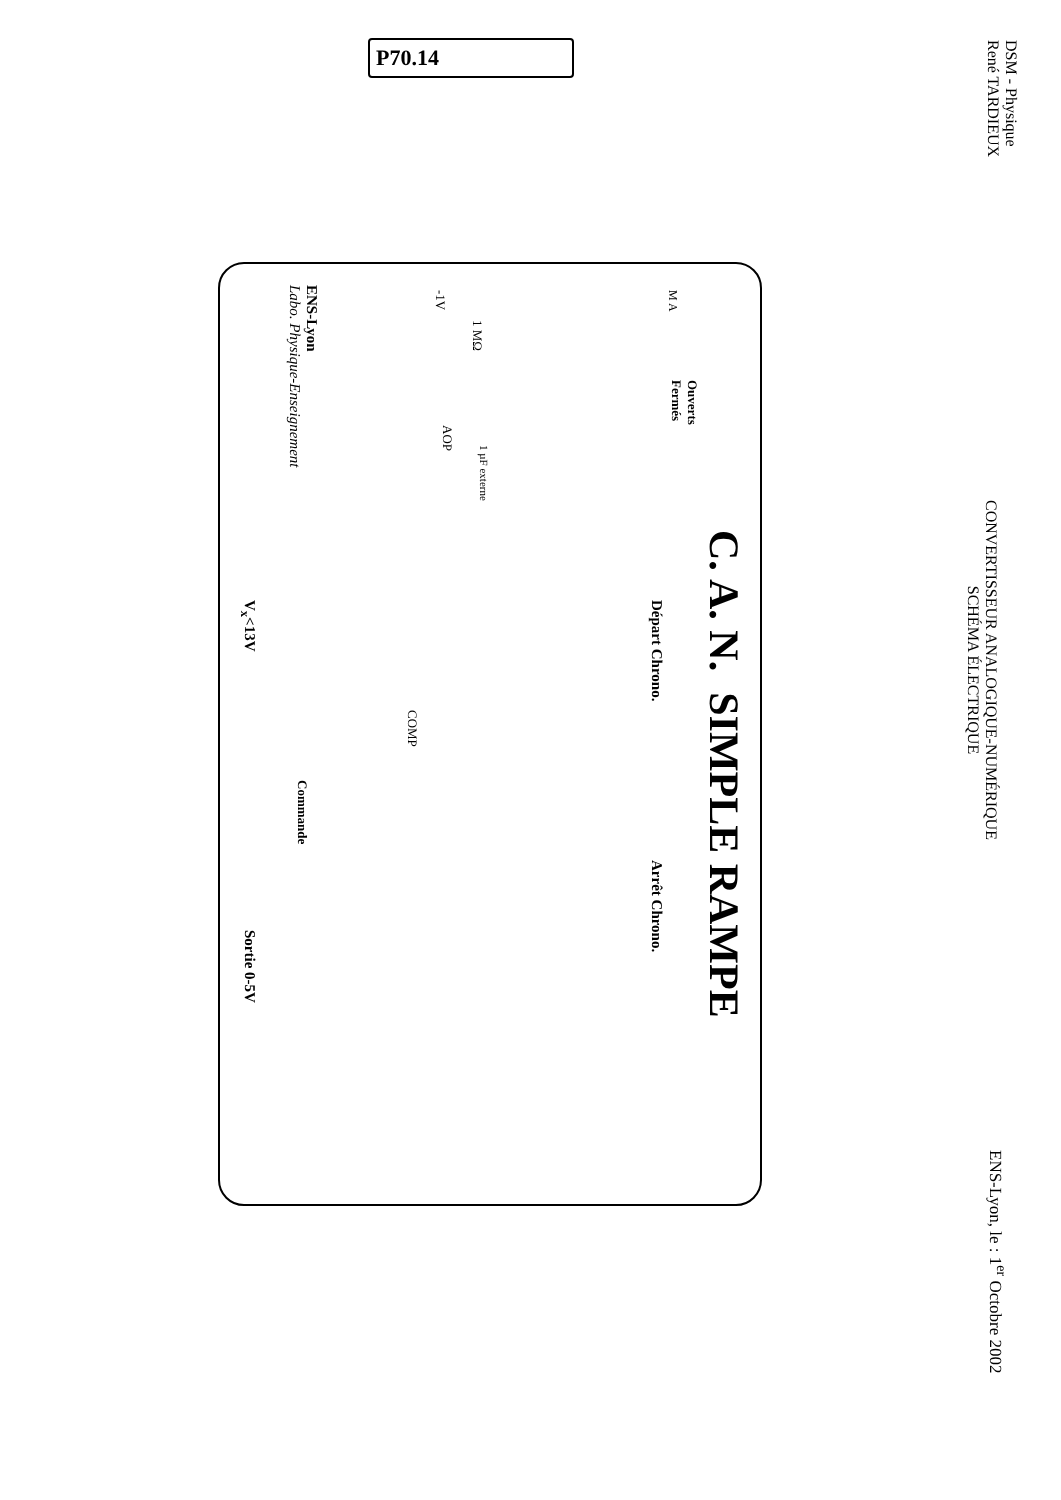P70.14
DSM - Physique
René TARDIEUX
CONVERTISSEUR ANALOGIQUE-NUMÉRIQUE
SCHÉMA ÉLECTRIQUE
ENS-Lyon, le : 1<sup>er</sup> Octobre 2002
C. A. N. SIMPLE RAMPE
ENS-Lyon
Labo. Physique-Enseignement
-1V
1 MΩ
AOP
1 µF externe
M A
Ouverts
Fermés
Départ Chrono.
V<sub>x</sub><13V
COMP
Commande
Arrêt Chrono.
Sortie 0-5V